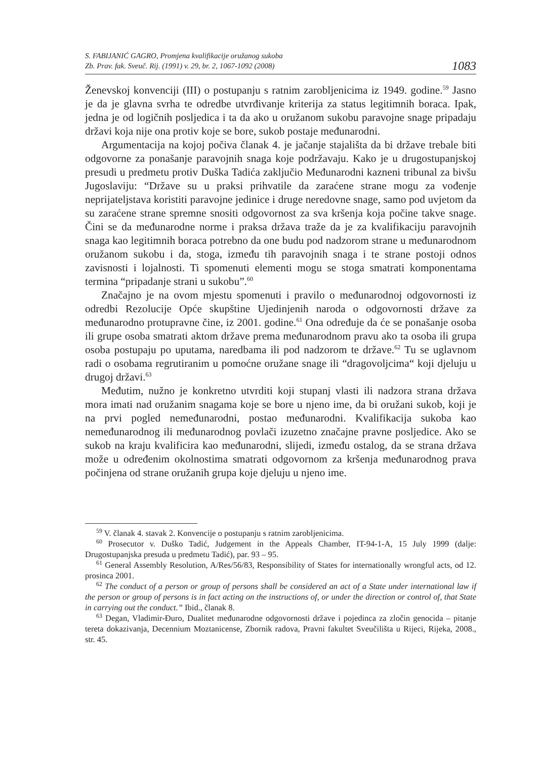S. FABIJANIĆ GAGRO, Promjena kvalifikacije oružanog sukoba
Zb. Prav. fak. Sveuč. Rij. (1991) v. 29, br. 2, 1067-1092 (2008)
1083
Ženevskoj konvenciji (III) o postupanju s ratnim zarobljenicima iz 1949. godine.<sup>59</sup> Jasno je da je glavna svrha te odredbe utvrđivanje kriterija za status legitimnih boraca. Ipak, jedna je od logičnih posljedica i ta da ako u oružanom sukobu paravojne snage pripadaju državi koja nije ona protiv koje se bore, sukob postaje međunarodni.
Argumentacija na kojoj počiva članak 4. je jačanje stajališta da bi države trebale biti odgovorne za ponašanje paravojnih snaga koje podržavaju. Kako je u drugostupanjskoj presudi u predmetu protiv Duška Tadića zaključio Međunarodni kazneni tribunal za bivšu Jugoslaviju: “Države su u praksi prihvatile da zaraćene strane mogu za vođenje neprijateljstava koristiti paravojne jedinice i druge neredovne snage, samo pod uvjetom da su zaraćene strane spremne snositi odgovornost za sva kršenja koja počine takve snage. Čini se da međunarodne norme i praksa država traže da je za kvalifikaciju paravojnih snaga kao legitimnih boraca potrebno da one budu pod nadzorom strane u međunarodnom oružanom sukobu i da, stoga, između tih paravojnih snaga i te strane postoji odnos zavisnosti i lojalnosti. Ti spomenuti elementi mogu se stoga smatrati komponentama termina “pripadanje strani u sukobu”.<sup>60</sup>
Značajno je na ovom mjestu spomenuti i pravilo o međunarodnoj odgovornosti iz odredbi Rezolucije Opće skupštine Ujedinjenih naroda o odgovornosti države za međunarodno protupravne čine, iz 2001. godine.<sup>61</sup> Ona određuje da će se ponašanje osoba ili grupe osoba smatrati aktom države prema međunarodnom pravu ako ta osoba ili grupa osoba postupaju po uputama, naredbama ili pod nadzorom te države.<sup>62</sup> Tu se uglavnom radi o osobama regrutiranim u pomoćne oružane snage ili “dragovoljcima“ koji djeluju u drugoj državi.<sup>63</sup>
Međutim, nužno je konkretno utvrditi koji stupanj vlasti ili nadzora strana država mora imati nad oružanim snagama koje se bore u njeno ime, da bi oružani sukob, koji je na prvi pogled nemeđunarodni, postao međunarodni. Kvalifikacija sukoba kao nemeđunarodnog ili međunarodnog povlači izuzetno značajne pravne posljedice. Ako se sukob na kraju kvalificira kao međunarodni, slijedi, između ostalog, da se strana država može u određenim okolnostima smatrati odgovornom za kršenja međunarodnog prava počinjena od strane oružanih grupa koje djeluju u njeno ime.
<sup>59</sup> V. članak 4. stavak 2. Konvencije o postupanju s ratnim zarobljenicima.
<sup>60</sup> Prosecutor v. Duško Tadić, Judgement in the Appeals Chamber, IT-94-1-A, 15 July 1999 (dalje: Drugostupanjska presuda u predmetu Tadić), par. 93 – 95.
<sup>61</sup> General Assembly Resolution, A/Res/56/83, Responsibility of States for internationally wrongful acts, od 12. prosinca 2001.
<sup>62</sup> The conduct of a person or group of persons shall be considered an act of a State under international law if the person or group of persons is in fact acting on the instructions of, or under the direction or control of, that State in carrying out the conduct.” Ibid., članak 8.
<sup>63</sup> Degan, Vladimir-Đuro, Dualitet međunarodne odgovornosti države i pojedinca za zločin genocida – pitanje tereta dokazivanja, Decennium Moztanicense, Zbornik radova, Pravni fakultet Sveučilišta u Rijeci, Rijeka, 2008., str. 45.